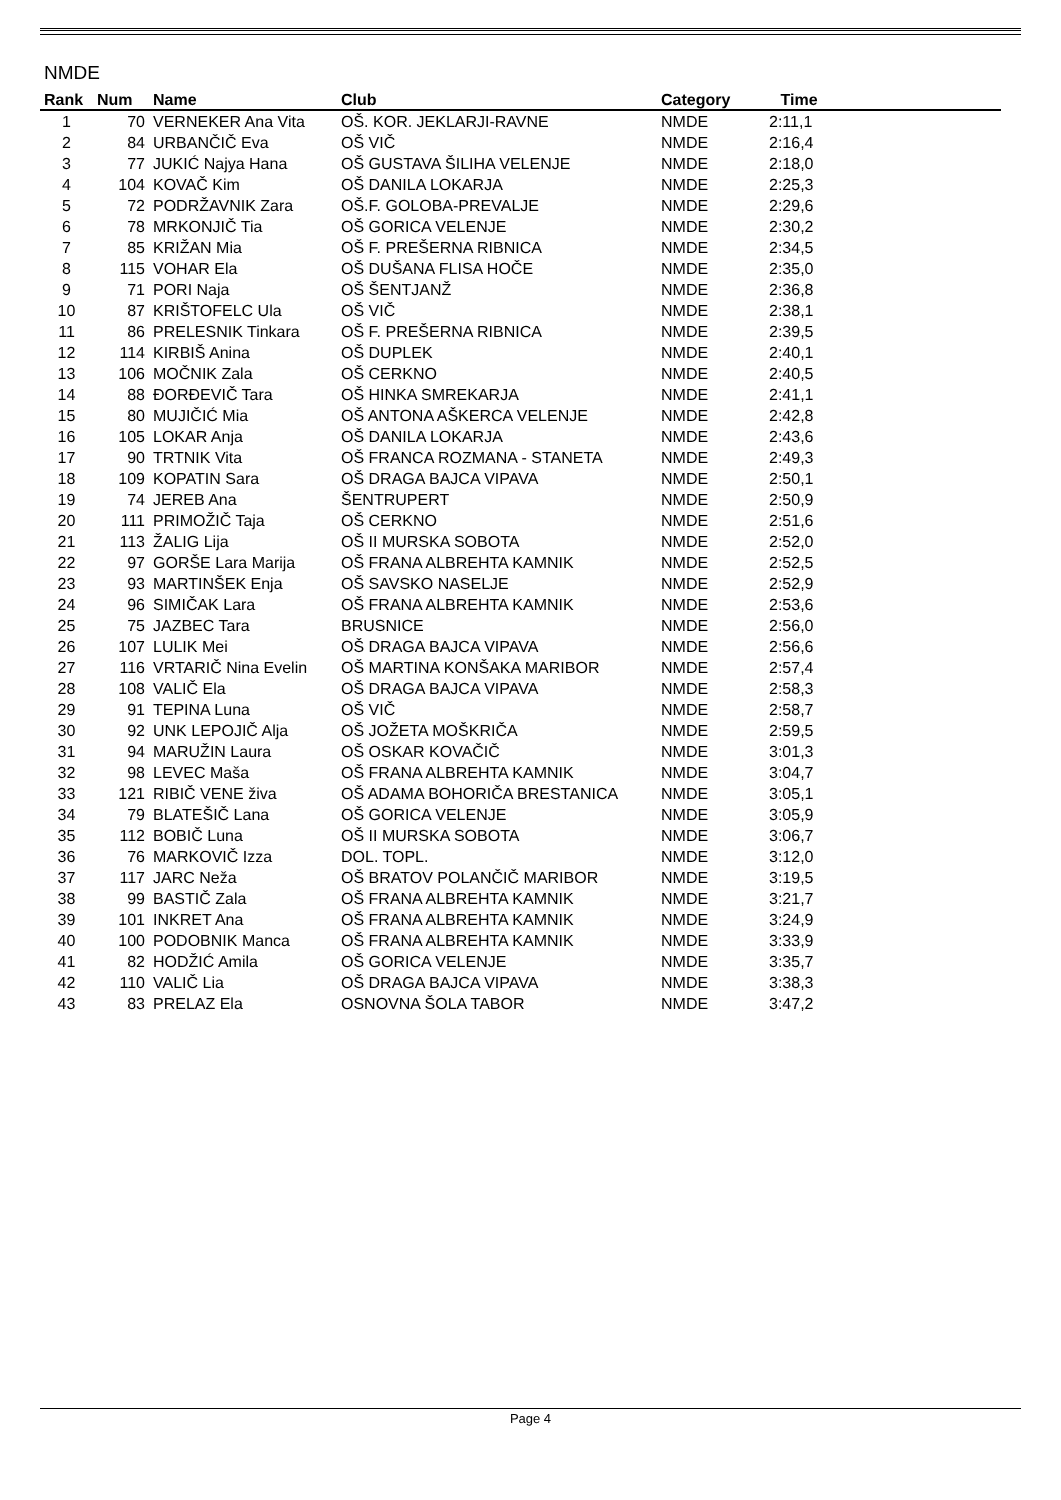NMDE
| Rank | Num | Name | Club | Category | Time | |
| --- | --- | --- | --- | --- | --- | --- |
| 1 | 70 | VERNEKER Ana Vita | OŠ. KOR. JEKLARJI-RAVNE | NMDE | 2:11,1 | |
| 2 | 84 | URBANČIČ Eva | OŠ VIČ | NMDE | 2:16,4 | |
| 3 | 77 | JUKIĆ Najya Hana | OŠ GUSTAVA ŠILIHA VELENJE | NMDE | 2:18,0 | |
| 4 | 104 | KOVAČ Kim | OŠ DANILA LOKARJA | NMDE | 2:25,3 | |
| 5 | 72 | PODRŽAVNIK Zara | OŠ.F. GOLOBA-PREVALJE | NMDE | 2:29,6 | |
| 6 | 78 | MRKONJIČ Tia | OŠ GORICA VELENJE | NMDE | 2:30,2 | |
| 7 | 85 | KRIŽAN Mia | OŠ F. PREŠERNA RIBNICA | NMDE | 2:34,5 | |
| 8 | 115 | VOHAR Ela | OŠ DUŠANA FLISA HOČE | NMDE | 2:35,0 | |
| 9 | 71 | PORI Naja | OŠ ŠENTJANŽ | NMDE | 2:36,8 | |
| 10 | 87 | KRIŠTOFELC Ula | OŠ VIČ | NMDE | 2:38,1 | |
| 11 | 86 | PRELESNIK Tinkara | OŠ F. PREŠERNA RIBNICA | NMDE | 2:39,5 | |
| 12 | 114 | KIRBIŠ Anina | OŠ DUPLEK | NMDE | 2:40,1 | |
| 13 | 106 | MOČNIK Zala | OŠ CERKNO | NMDE | 2:40,5 | |
| 14 | 88 | ĐORĐEVIČ Tara | OŠ HINKA SMREKARJA | NMDE | 2:41,1 | |
| 15 | 80 | MUJIČIĆ Mia | OŠ ANTONA AŠKERCA VELENJE | NMDE | 2:42,8 | |
| 16 | 105 | LOKAR Anja | OŠ DANILA LOKARJA | NMDE | 2:43,6 | |
| 17 | 90 | TRTNIK Vita | OŠ FRANCA ROZMANA - STANETA | NMDE | 2:49,3 | |
| 18 | 109 | KOPATIN Sara | OŠ DRAGA BAJCA VIPAVA | NMDE | 2:50,1 | |
| 19 | 74 | JEREB Ana | ŠENTRUPERT | NMDE | 2:50,9 | |
| 20 | 111 | PRIMOŽIČ Taja | OŠ CERKNO | NMDE | 2:51,6 | |
| 21 | 113 | ŽALIG Lija | OŠ II MURSKA SOBOTA | NMDE | 2:52,0 | |
| 22 | 97 | GORŠE Lara Marija | OŠ FRANA ALBREHTA KAMNIK | NMDE | 2:52,5 | |
| 23 | 93 | MARTINŠEK Enja | OŠ SAVSKO NASELJE | NMDE | 2:52,9 | |
| 24 | 96 | SIMIČAK Lara | OŠ FRANA ALBREHTA KAMNIK | NMDE | 2:53,6 | |
| 25 | 75 | JAZBEC Tara | BRUSNICE | NMDE | 2:56,0 | |
| 26 | 107 | LULIK Mei | OŠ DRAGA BAJCA VIPAVA | NMDE | 2:56,6 | |
| 27 | 116 | VRTARIČ Nina Evelin | OŠ MARTINA KONŠAKA MARIBOR | NMDE | 2:57,4 | |
| 28 | 108 | VALIČ Ela | OŠ DRAGA BAJCA VIPAVA | NMDE | 2:58,3 | |
| 29 | 91 | TEPINA Luna | OŠ VIČ | NMDE | 2:58,7 | |
| 30 | 92 | UNK LEPOJIČ Alja | OŠ JOŽETA MOŠKRIČA | NMDE | 2:59,5 | |
| 31 | 94 | MARUŽIN Laura | OŠ OSKAR KOVAČIČ | NMDE | 3:01,3 | |
| 32 | 98 | LEVEC Maša | OŠ FRANA ALBREHTA KAMNIK | NMDE | 3:04,7 | |
| 33 | 121 | RIBIČ VENE živa | OŠ ADAMA BOHORIČA BRESTANICA | NMDE | 3:05,1 | |
| 34 | 79 | BLATEŠIČ Lana | OŠ GORICA VELENJE | NMDE | 3:05,9 | |
| 35 | 112 | BOBIČ Luna | OŠ II MURSKA SOBOTA | NMDE | 3:06,7 | |
| 36 | 76 | MARKOVIČ Izza | DOL. TOPL. | NMDE | 3:12,0 | |
| 37 | 117 | JARC Neža | OŠ BRATOV POLANČIČ MARIBOR | NMDE | 3:19,5 | |
| 38 | 99 | BASTIČ Zala | OŠ FRANA ALBREHTA KAMNIK | NMDE | 3:21,7 | |
| 39 | 101 | INKRET Ana | OŠ FRANA ALBREHTA KAMNIK | NMDE | 3:24,9 | |
| 40 | 100 | PODOBNIK Manca | OŠ FRANA ALBREHTA KAMNIK | NMDE | 3:33,9 | |
| 41 | 82 | HODŽIĆ Amila | OŠ GORICA VELENJE | NMDE | 3:35,7 | |
| 42 | 110 | VALIČ Lia | OŠ DRAGA BAJCA VIPAVA | NMDE | 3:38,3 | |
| 43 | 83 | PRELAZ Ela | OSNOVNA ŠOLA TABOR | NMDE | 3:47,2 | |
Page 4